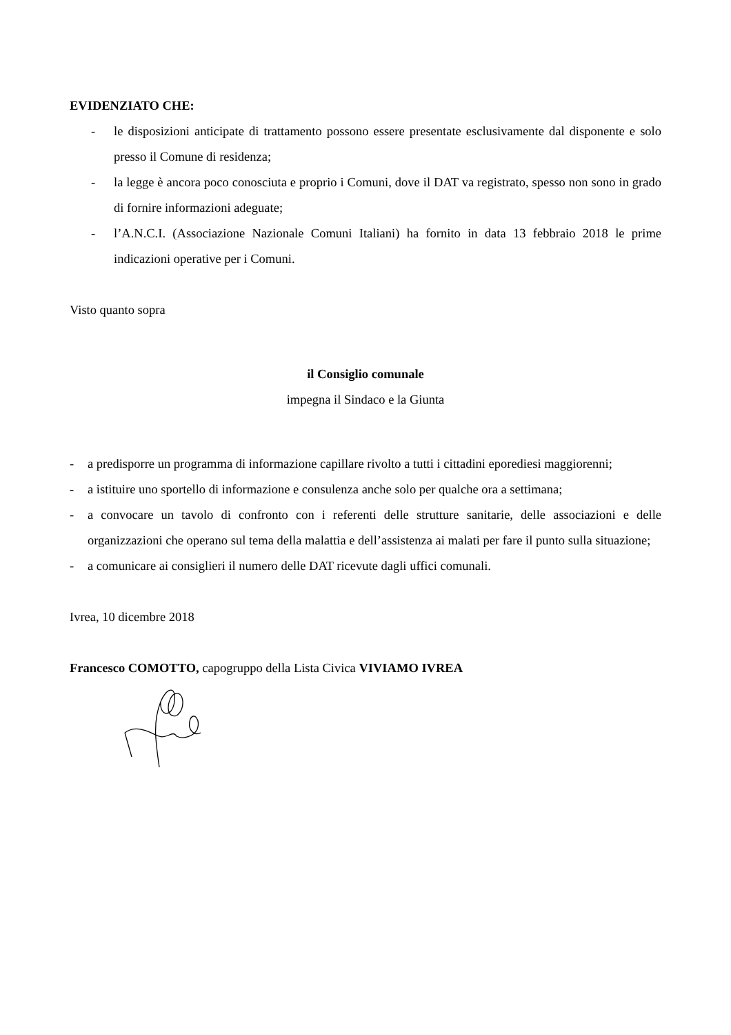EVIDENZIATO CHE:
- le disposizioni anticipate di trattamento possono essere presentate esclusivamente dal disponente e solo presso il Comune di residenza;
- la legge è ancora poco conosciuta e proprio i Comuni, dove il DAT va registrato, spesso non sono in grado di fornire informazioni adeguate;
- l’A.N.C.I. (Associazione Nazionale Comuni Italiani) ha fornito in data 13 febbraio 2018 le prime indicazioni operative per i Comuni.
Visto quanto sopra
il Consiglio comunale
impegna il Sindaco e la Giunta
- a predisporre un programma di informazione capillare rivolto a tutti i cittadini eporediesi maggiorenni;
- a istituire uno sportello di informazione e consulenza anche solo per qualche ora a settimana;
- a convocare un tavolo di confronto con i referenti delle strutture sanitarie, delle associazioni e delle organizzazioni che operano sul tema della malattia e dell’assistenza ai malati per fare il punto sulla situazione;
- a comunicare ai consiglieri il numero delle DAT ricevute dagli uffici comunali.
Ivrea, 10 dicembre 2018
Francesco COMOTTO, capogruppo della Lista Civica VIVIAMO IVREA